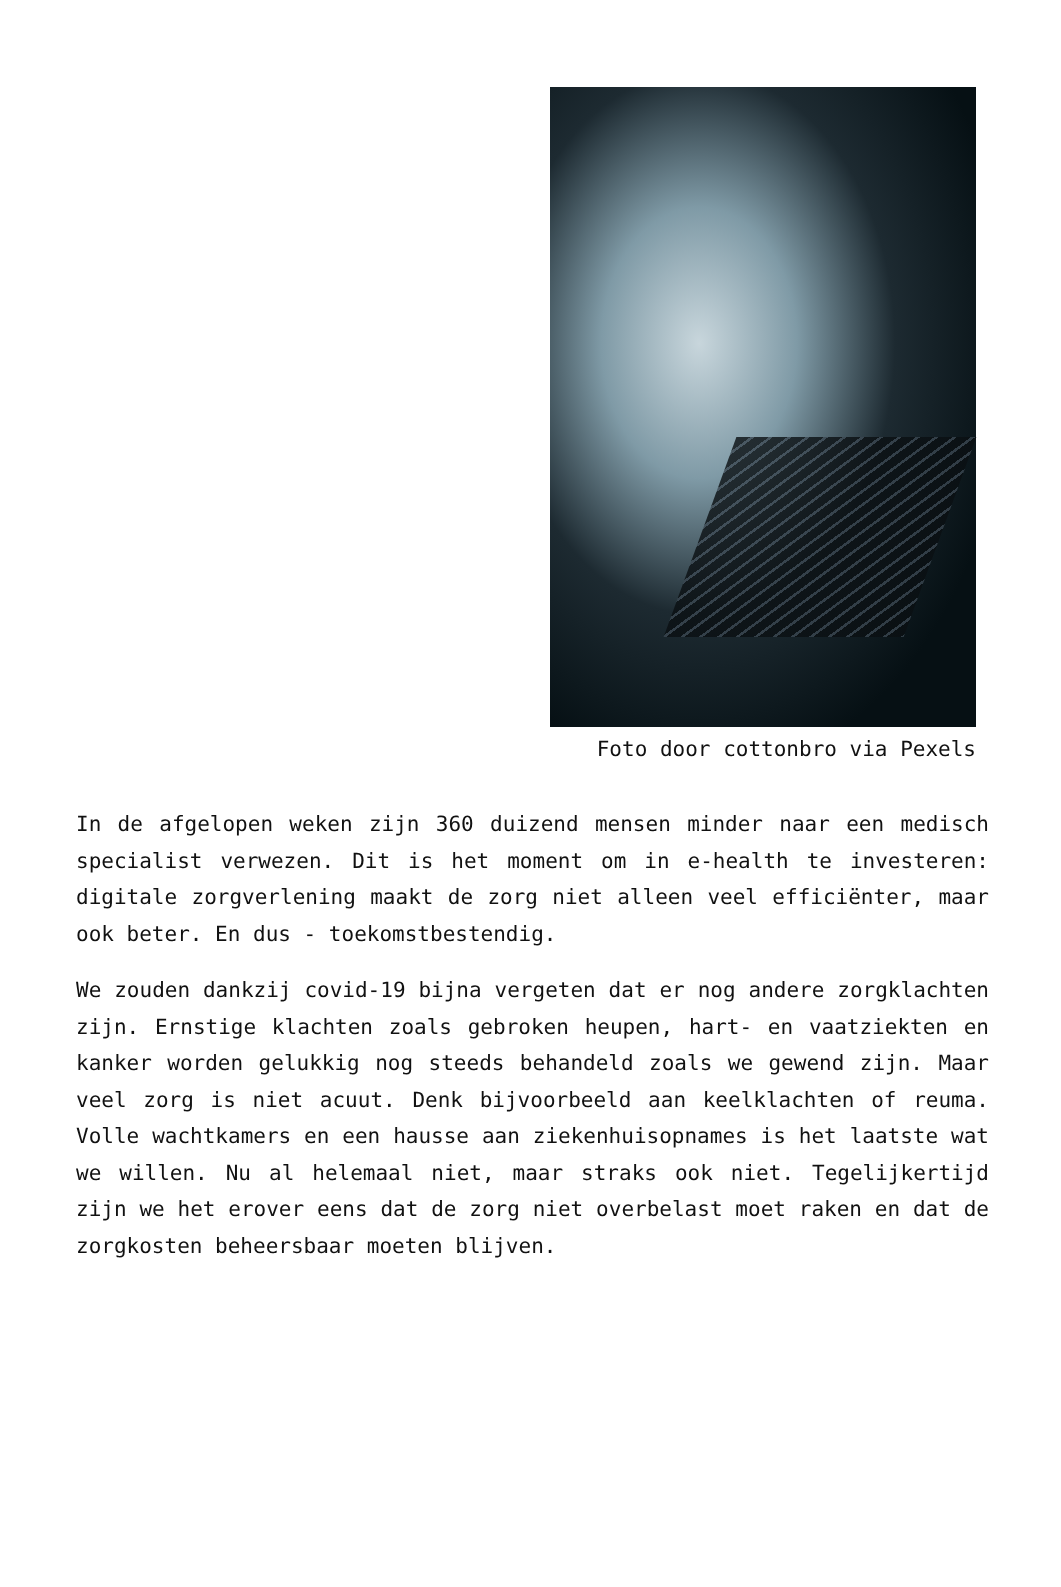Foto door cottonbro via Pexels
In de afgelopen weken zijn 360 duizend mensen minder naar een medisch specialist verwezen. Dit is het moment om in e-health te investeren: digitale zorgverlening maakt de zorg niet alleen veel efficiënter, maar ook beter. En dus - toekomstbestendig.
We zouden dankzij covid-19 bijna vergeten dat er nog andere zorgklachten zijn. Ernstige klachten zoals gebroken heupen, hart- en vaatziekten en kanker worden gelukkig nog steeds behandeld zoals we gewend zijn. Maar veel zorg is niet acuut. Denk bijvoorbeeld aan keelklachten of reuma. Volle wachtkamers en een hausse aan ziekenhuisopnames is het laatste wat we willen. Nu al helemaal niet, maar straks ook niet. Tegelijkertijd zijn we het erover eens dat de zorg niet overbelast moet raken en dat de zorgkosten beheersbaar moeten blijven.